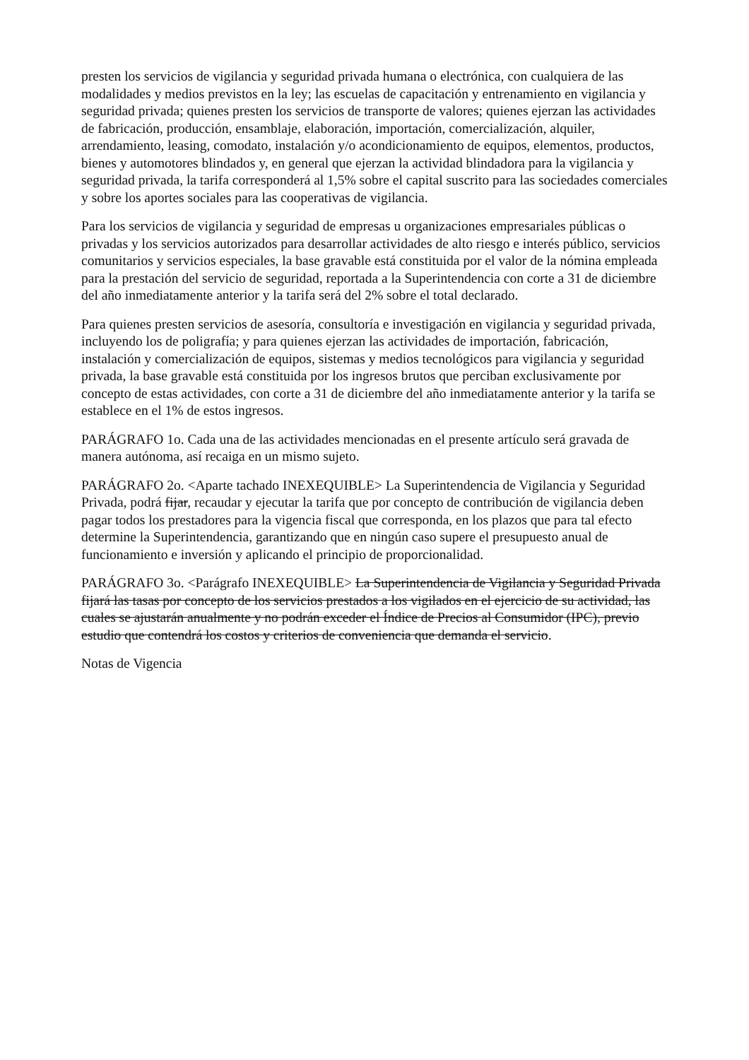presten los servicios de vigilancia y seguridad privada humana o electrónica, con cualquiera de las modalidades y medios previstos en la ley; las escuelas de capacitación y entrenamiento en vigilancia y seguridad privada; quienes presten los servicios de transporte de valores; quienes ejerzan las actividades de fabricación, producción, ensamblaje, elaboración, importación, comercialización, alquiler, arrendamiento, leasing, comodato, instalación y/o acondicionamiento de equipos, elementos, productos, bienes y automotores blindados y, en general que ejerzan la actividad blindadora para la vigilancia y seguridad privada, la tarifa corresponderá al 1,5% sobre el capital suscrito para las sociedades comerciales y sobre los aportes sociales para las cooperativas de vigilancia.
Para los servicios de vigilancia y seguridad de empresas u organizaciones empresariales públicas o privadas y los servicios autorizados para desarrollar actividades de alto riesgo e interés público, servicios comunitarios y servicios especiales, la base gravable está constituida por el valor de la nómina empleada para la prestación del servicio de seguridad, reportada a la Superintendencia con corte a 31 de diciembre del año inmediatamente anterior y la tarifa será del 2% sobre el total declarado.
Para quienes presten servicios de asesoría, consultoría e investigación en vigilancia y seguridad privada, incluyendo los de poligrafía; y para quienes ejerzan las actividades de importación, fabricación, instalación y comercialización de equipos, sistemas y medios tecnológicos para vigilancia y seguridad privada, la base gravable está constituida por los ingresos brutos que perciban exclusivamente por concepto de estas actividades, con corte a 31 de diciembre del año inmediatamente anterior y la tarifa se establece en el 1% de estos ingresos.
PARÁGRAFO 1o. Cada una de las actividades mencionadas en el presente artículo será gravada de manera autónoma, así recaiga en un mismo sujeto.
PARÁGRAFO 2o. <Aparte tachado INEXEQUIBLE> La Superintendencia de Vigilancia y Seguridad Privada, podrá fijar, recaudar y ejecutar la tarifa que por concepto de contribución de vigilancia deben pagar todos los prestadores para la vigencia fiscal que corresponda, en los plazos que para tal efecto determine la Superintendencia, garantizando que en ningún caso supere el presupuesto anual de funcionamiento e inversión y aplicando el principio de proporcionalidad.
PARÁGRAFO 3o. <Parágrafo INEXEQUIBLE> La Superintendencia de Vigilancia y Seguridad Privada fijará las tasas por concepto de los servicios prestados a los vigilados en el ejercicio de su actividad, las cuales se ajustarán anualmente y no podrán exceder el Índice de Precios al Consumidor (IPC), previo estudio que contendrá los costos y criterios de conveniencia que demanda el servicio.
Notas de Vigencia